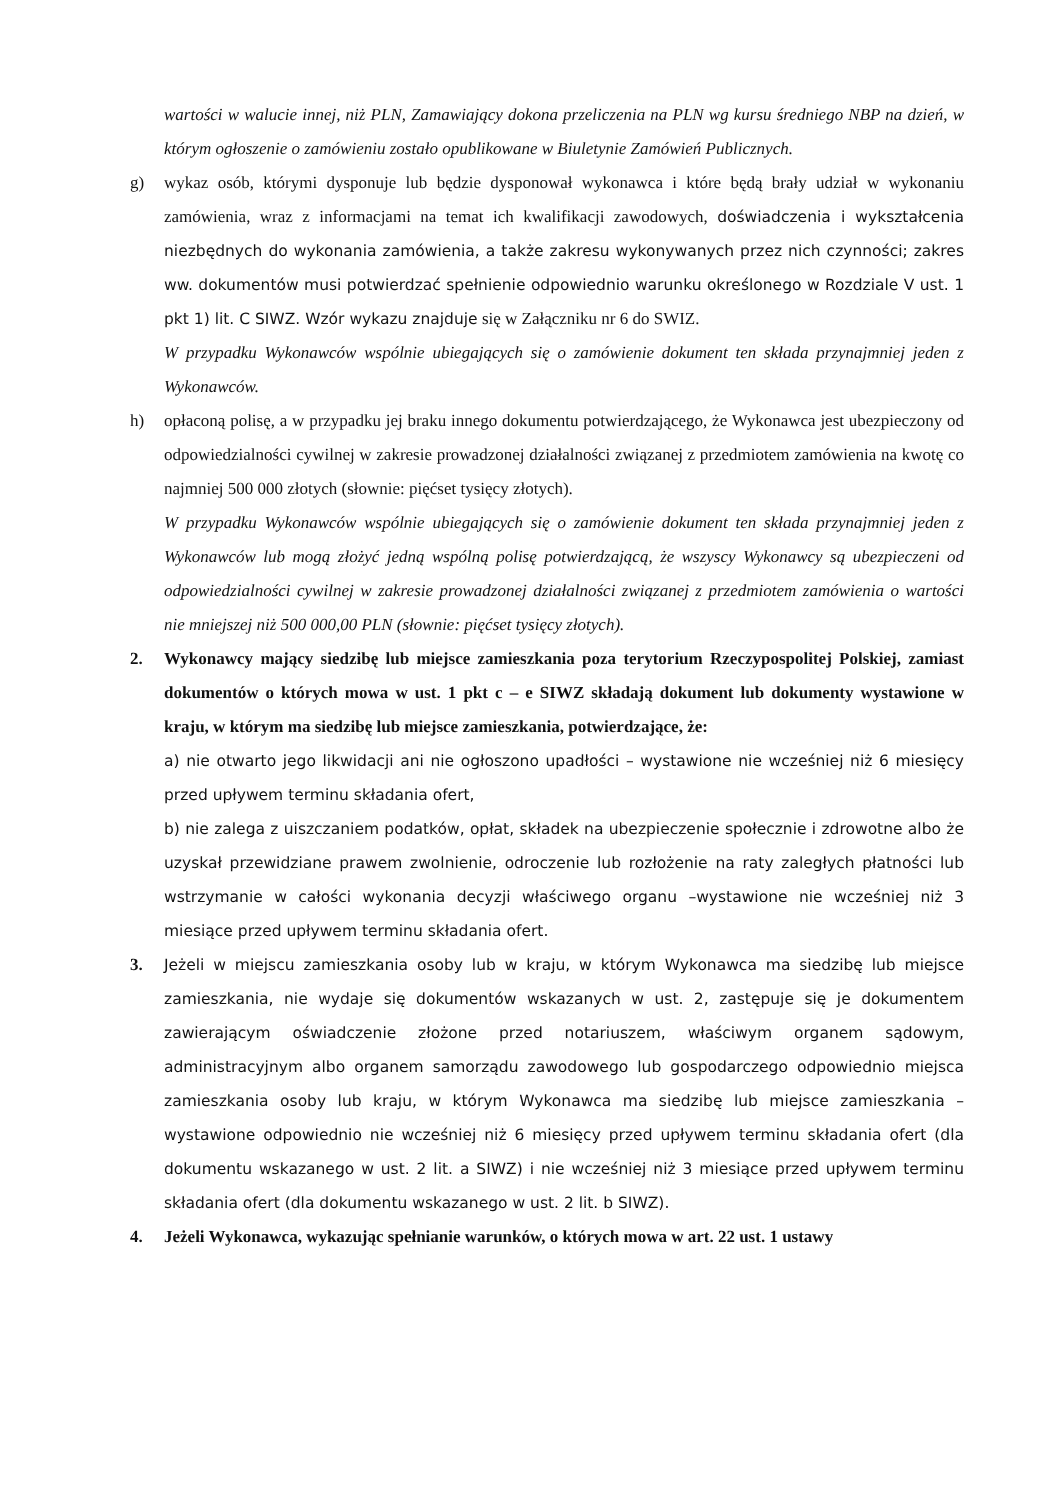wartości w walucie innej, niż PLN, Zamawiający dokona przeliczenia na PLN wg kursu średniego NBP na dzień, w którym ogłoszenie o zamówieniu zostało opublikowane w Biuletynie Zamówień Publicznych.
g) wykaz osób, którymi dysponuje lub będzie dysponował wykonawca i które będą brały udział w wykonaniu zamówienia, wraz z informacjami na temat ich kwalifikacji zawodowych, doświadczenia i wykształcenia niezbędnych do wykonania zamówienia, a także zakresu wykonywanych przez nich czynności; zakres ww. dokumentów musi potwierdzać spełnienie odpowiednio warunku określonego w Rozdziale V ust. 1 pkt 1) lit. C SIWZ. Wzór wykazu znajduje się w Załączniku nr 6 do SWIZ.
W przypadku Wykonawców wspólnie ubiegających się o zamówienie dokument ten składa przynajmniej jeden z Wykonawców.
h) opłaconą polisę, a w przypadku jej braku innego dokumentu potwierdzającego, że Wykonawca jest ubezpieczony od odpowiedzialności cywilnej w zakresie prowadzonej działalności związanej z przedmiotem zamówienia na kwotę co najmniej 500 000 złotych (słownie: pięćset tysięcy złotych).
W przypadku Wykonawców wspólnie ubiegających się o zamówienie dokument ten składa przynajmniej jeden z Wykonawców lub mogą złożyć jedną wspólną polisę potwierdzającą, że wszyscy Wykonawcy są ubezpieczeni od odpowiedzialności cywilnej w zakresie prowadzonej działalności związanej z przedmiotem zamówienia o wartości nie mniejszej niż 500 000,00 PLN (słownie: pięćset tysięcy złotych).
2. Wykonawcy mający siedzibę lub miejsce zamieszkania poza terytorium Rzeczypospolitej Polskiej, zamiast dokumentów o których mowa w ust. 1 pkt c – e SIWZ składają dokument lub dokumenty wystawione w kraju, w którym ma siedzibę lub miejsce zamieszkania, potwierdzające, że:
a) nie otwarto jego likwidacji ani nie ogłoszono upadłości – wystawione nie wcześniej niż 6 miesięcy przed upływem terminu składania ofert,
b) nie zalega z uiszczaniem podatków, opłat, składek na ubezpieczenie społecznie i zdrowotne albo że uzyskał przewidziane prawem zwolnienie, odroczenie lub rozłożenie na raty zaległych płatności lub wstrzymanie w całości wykonania decyzji właściwego organu –wystawione nie wcześniej niż 3 miesiące przed upływem terminu składania ofert.
3. Jeżeli w miejscu zamieszkania osoby lub w kraju, w którym Wykonawca ma siedzibę lub miejsce zamieszkania, nie wydaje się dokumentów wskazanych w ust. 2, zastępuje się je dokumentem zawierającym oświadczenie złożone przed notariuszem, właściwym organem sądowym, administracyjnym albo organem samorządu zawodowego lub gospodarczego odpowiednio miejsca zamieszkania osoby lub kraju, w którym Wykonawca ma siedzibę lub miejsce zamieszkania – wystawione odpowiednio nie wcześniej niż 6 miesięcy przed upływem terminu składania ofert (dla dokumentu wskazanego w ust. 2 lit. a SIWZ) i nie wcześniej niż 3 miesiące przed upływem terminu składania ofert (dla dokumentu wskazanego w ust. 2 lit. b SIWZ).
4. Jeżeli Wykonawca, wykazując spełnianie warunków, o których mowa w art. 22 ust. 1 ustawy